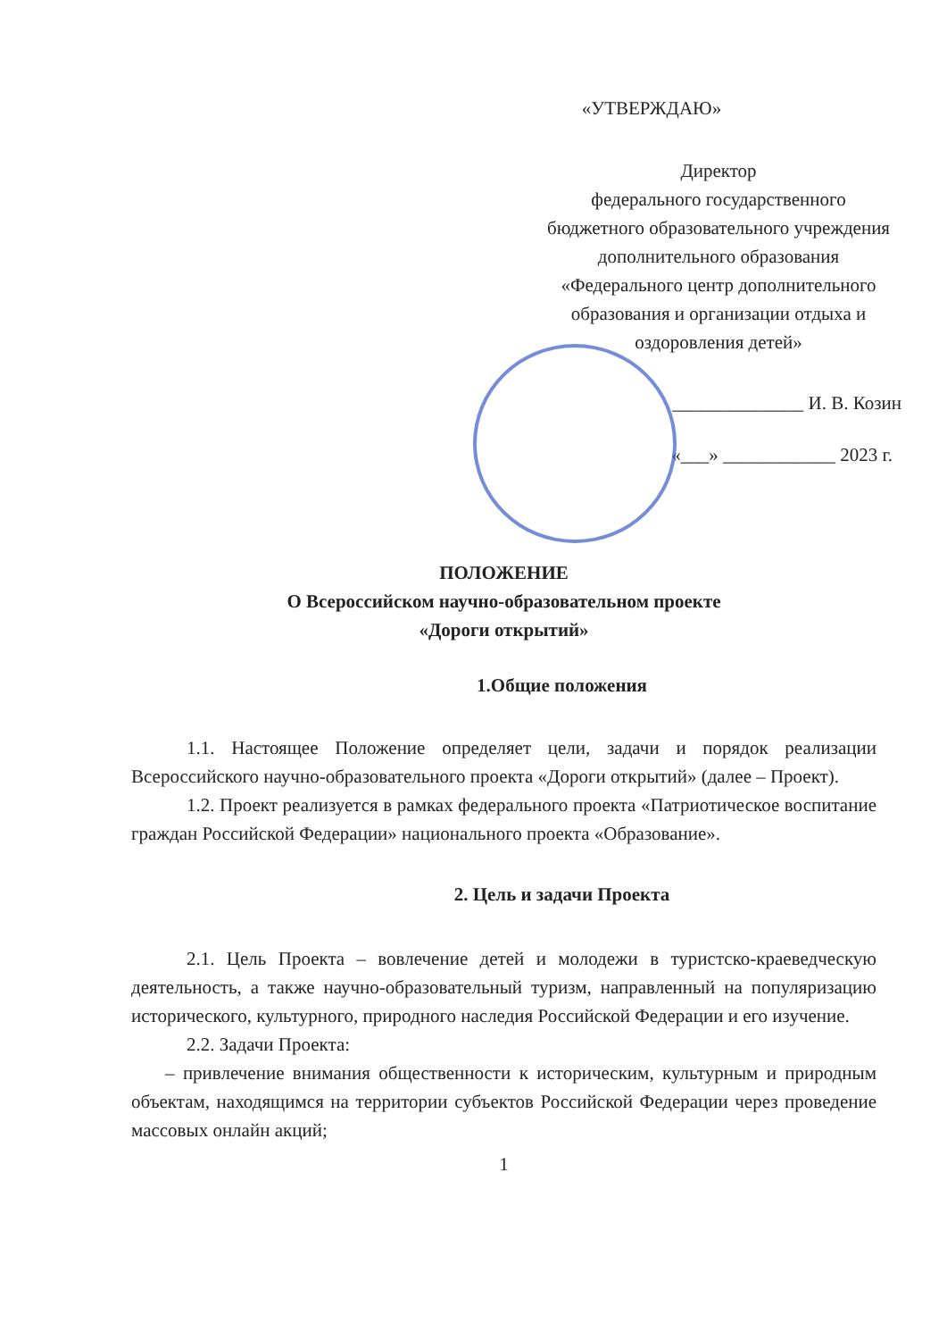«УТВЕРЖДАЮ»
Директор
федерального государственного
бюджетного образовательного учреждения
дополнительного образования
«Федерального центр дополнительного
образования и организации отдыха и
оздоровления детей»
______________ И. В. Козин
«___» ____________ 2023 г.
ПОЛОЖЕНИЕ
О Всероссийском научно-образовательном проекте
«Дороги открытий»
1.Общие положения
1.1. Настоящее Положение определяет цели, задачи и порядок реализации Всероссийского научно-образовательного проекта «Дороги открытий» (далее – Проект).
1.2. Проект реализуется в рамках федерального проекта «Патриотическое воспитание граждан Российской Федерации» национального проекта «Образование».
2. Цель и задачи Проекта
2.1. Цель Проекта – вовлечение детей и молодежи в туристско-краеведческую деятельность, а также научно-образовательный туризм, направленный на популяризацию исторического, культурного, природного наследия Российской Федерации и его изучение.
2.2. Задачи Проекта:
– привлечение внимания общественности к историческим, культурным и природным объектам, находящимся на территории субъектов Российской Федерации через проведение массовых онлайн акций;
1